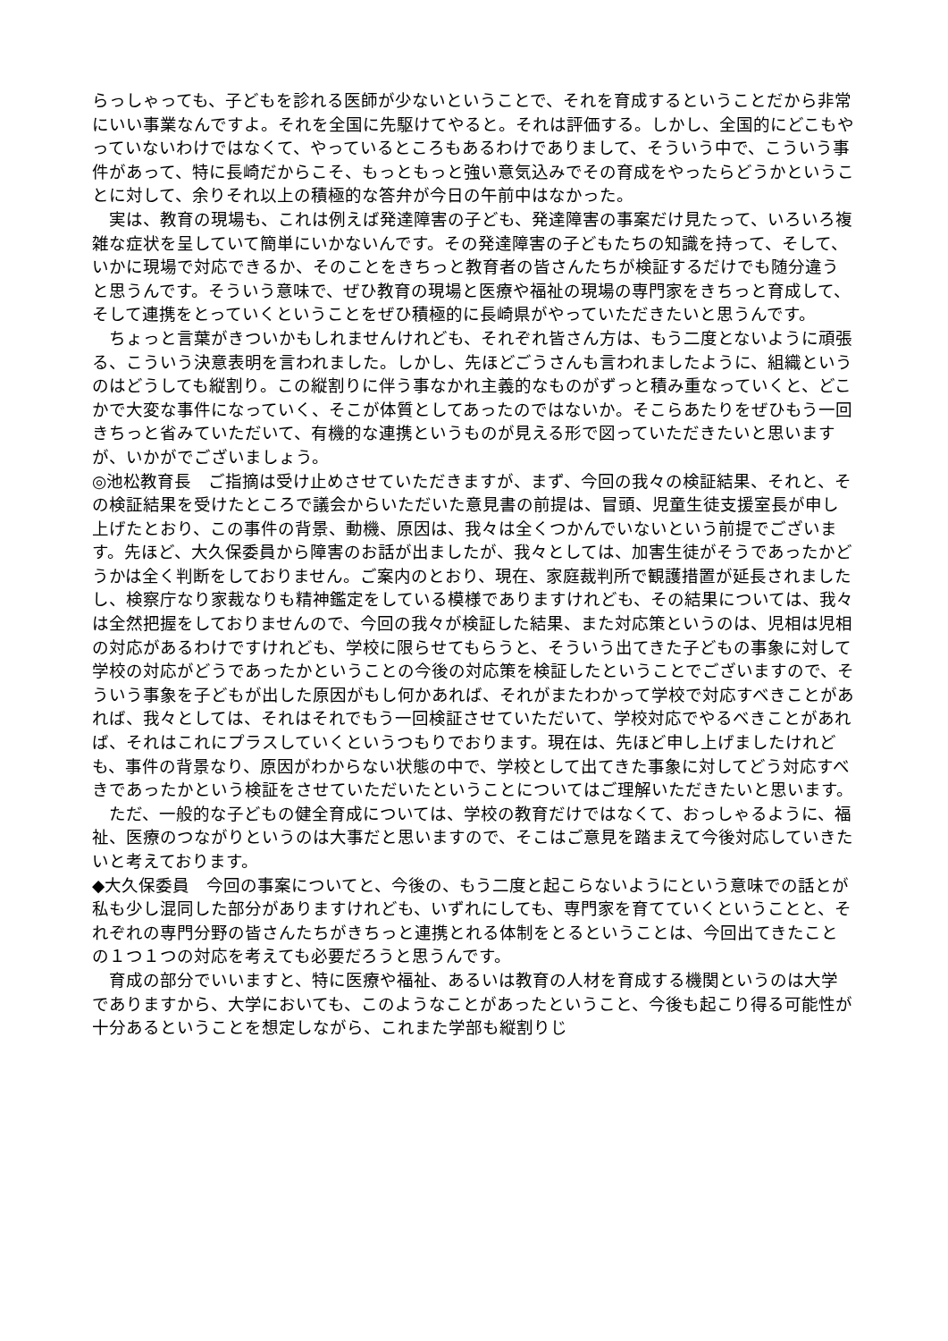らっしゃっても、子どもを診れる医師が少ないということで、それを育成するということだから非常にいい事業なんですよ。それを全国に先駆けてやると。それは評価する。しかし、全国的にどこもやっていないわけではなくて、やっているところもあるわけでありまして、そういう中で、こういう事件があって、特に長崎だからこそ、もっともっと強い意気込みでその育成をやったらどうかということに対して、余りそれ以上の積極的な答弁が今日の午前中はなかった。
　実は、教育の現場も、これは例えば発達障害の子ども、発達障害の事案だけ見たって、いろいろ複雑な症状を呈していて簡単にいかないんです。その発達障害の子どもたちの知識を持って、そして、いかに現場で対応できるか、そのことをきちっと教育者の皆さんたちが検証するだけでも随分違うと思うんです。そういう意味で、ぜひ教育の現場と医療や福祉の現場の専門家をきちっと育成して、そして連携をとっていくということをぜひ積極的に長崎県がやっていただきたいと思うんです。
　ちょっと言葉がきついかもしれませんけれども、それぞれ皆さん方は、もう二度とないように頑張る、こういう決意表明を言われました。しかし、先ほどごうさんも言われましたように、組織というのはどうしても縦割り。この縦割りに伴う事なかれ主義的なものがずっと積み重なっていくと、どこかで大変な事件になっていく、そこが体質としてあったのではないか。そこらあたりをぜひもう一回きちっと省みていただいて、有機的な連携というものが見える形で図っていただきたいと思いますが、いかがでございましょう。
◎池松教育長　ご指摘は受け止めさせていただきますが、まず、今回の我々の検証結果、それと、その検証結果を受けたところで議会からいただいた意見書の前提は、冒頭、児童生徒支援室長が申し上げたとおり、この事件の背景、動機、原因は、我々は全くつかんでいないという前提でございます。先ほど、大久保委員から障害のお話が出ましたが、我々としては、加害生徒がそうであったかどうかは全く判断をしておりません。ご案内のとおり、現在、家庭裁判所で観護措置が延長されましたし、検察庁なり家裁なりも精神鑑定をしている模様でありますけれども、その結果については、我々は全然把握をしておりませんので、今回の我々が検証した結果、また対応策というのは、児相は児相の対応があるわけですけれども、学校に限らせてもらうと、そういう出てきた子どもの事象に対して学校の対応がどうであったかということの今後の対応策を検証したということでございますので、そういう事象を子どもが出した原因がもし何かあれば、それがまたわかって学校で対応すべきことがあれば、我々としては、それはそれでもう一回検証させていただいて、学校対応でやるべきことがあれば、それはこれにプラスしていくというつもりでおります。現在は、先ほど申し上げましたけれども、事件の背景なり、原因がわからない状態の中で、学校として出てきた事象に対してどう対応すべきであったかという検証をさせていただいたということについてはご理解いただきたいと思います。
　ただ、一般的な子どもの健全育成については、学校の教育だけではなくて、おっしゃるように、福祉、医療のつながりというのは大事だと思いますので、そこはご意見を踏まえて今後対応していきたいと考えております。
◆大久保委員　今回の事案についてと、今後の、もう二度と起こらないようにという意味での話とが私も少し混同した部分がありますけれども、いずれにしても、専門家を育てていくということと、それぞれの専門分野の皆さんたちがきちっと連携とれる体制をとるということは、今回出てきたことの１つ１つの対応を考えても必要だろうと思うんです。
　育成の部分でいいますと、特に医療や福祉、あるいは教育の人材を育成する機関というのは大学でありますから、大学においても、このようなことがあったということ、今後も起こり得る可能性が十分あるということを想定しながら、これまた学部も縦割りじ